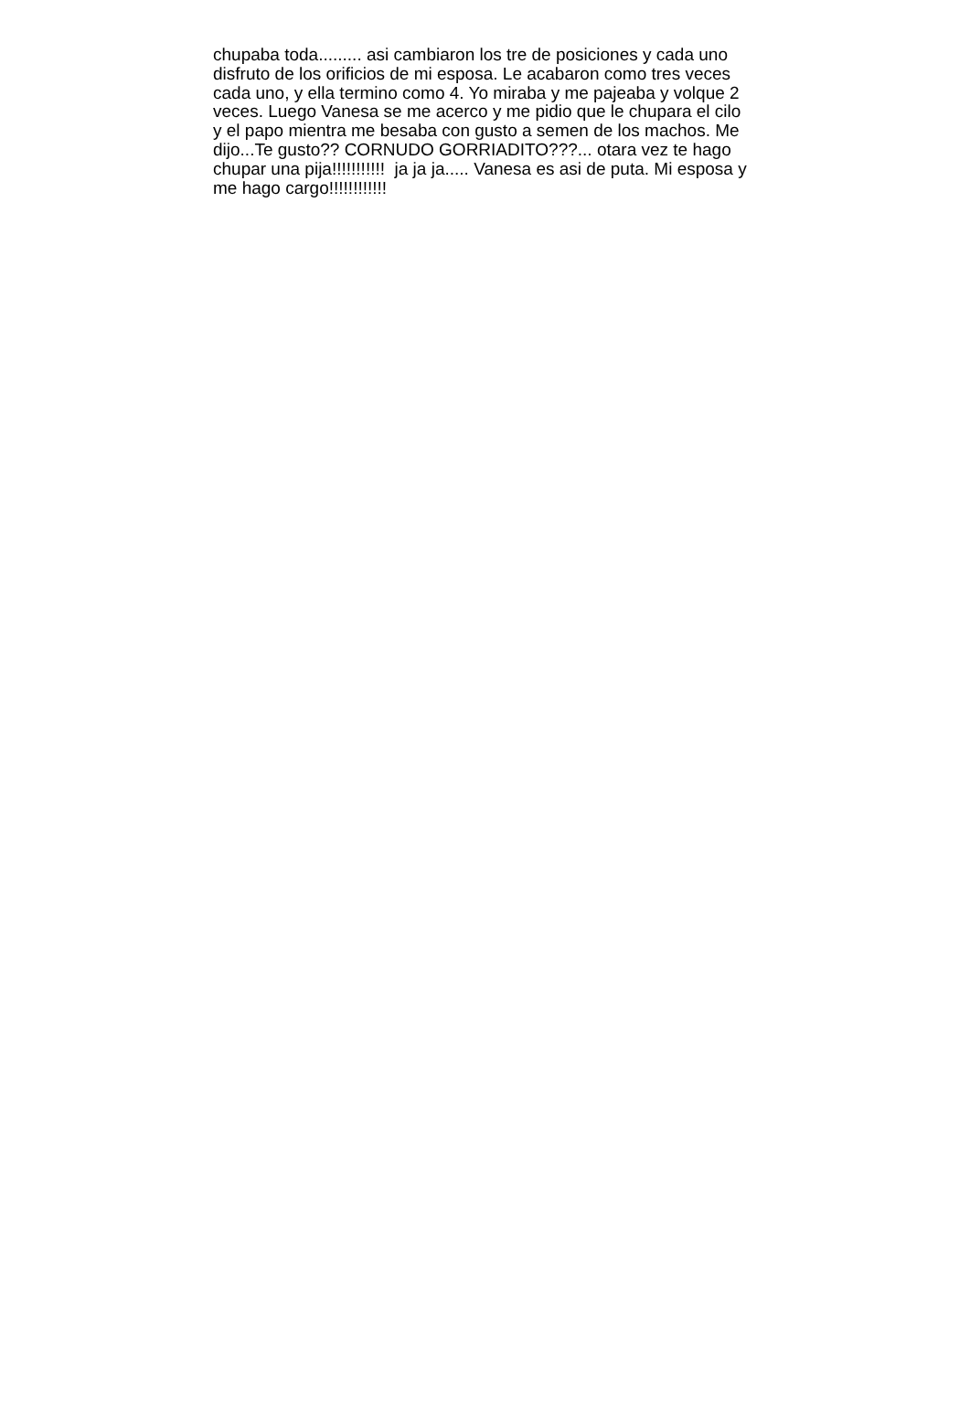chupaba toda......... asi cambiaron los tre de posiciones y cada uno
disfruto de los orificios de mi esposa. Le acabaron como tres veces
cada uno, y ella termino como 4. Yo miraba y me pajeaba y volque 2
veces. Luego Vanesa se me acerco y me pidio que le chupara el cilo
y el papo mientra me besaba con gusto a semen de los machos. Me
dijo...Te gusto?? CORNUDO GORRIADITO???... otara vez te hago
chupar una pija!!!!!!!!!!! ja ja ja..... Vanesa es asi de puta. Mi esposa y
me hago cargo!!!!!!!!!!!!